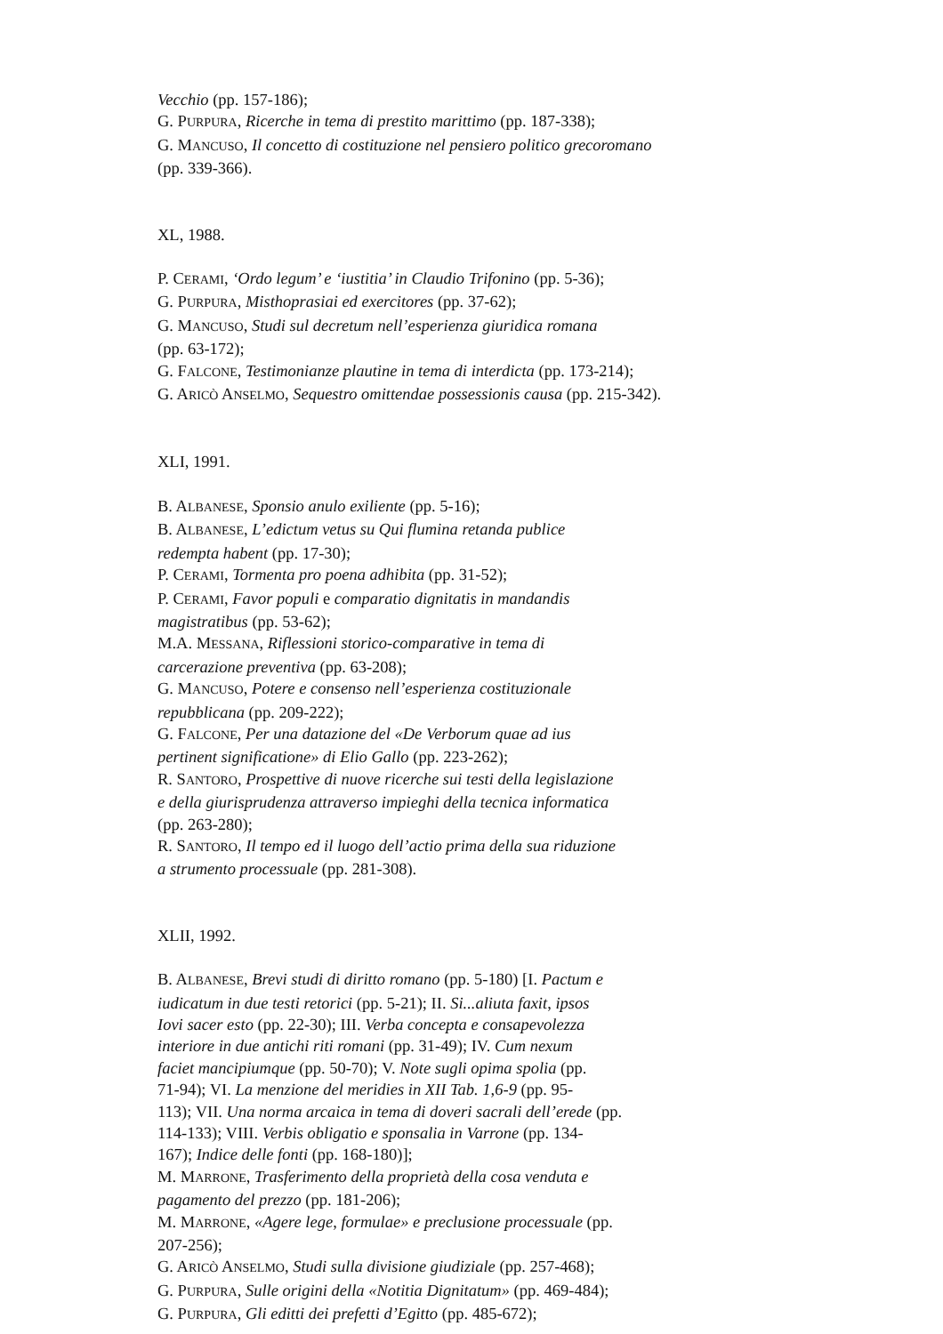Vecchio (pp. 157-186);
G. PURPURA, Ricerche in tema di prestito marittimo (pp. 187-338);
G. MANCUSO, Il concetto di costituzione nel pensiero politico grecoromano
(pp. 339-366).
XL, 1988.
P. CERAMI, ‘Ordo legum’ e ‘iustitia’ in Claudio Trifonino (pp. 5-36);
G. PURPURA, Misthoprasiai ed exercitores (pp. 37-62);
G. MANCUSO, Studi sul decretum nell’esperienza giuridica romana
(pp. 63-172);
G. FALCONE, Testimonianze plautine in tema di interdicta (pp. 173-214);
G. ARICÒ ANSELMO, Sequestro omittendae possessionis causa (pp. 215-342).
XLI, 1991.
B. ALBANESE, Sponsio anulo exiliente (pp. 5-16);
B. ALBANESE, L’edictum vetus su Qui flumina retanda publice
redempta habent (pp. 17-30);
P. CERAMI, Tormenta pro poena adhibita (pp. 31-52);
P. CERAMI, Favor populi e comparatio dignitatis in mandandis
magistratibus (pp. 53-62);
M.A. MESSANA, Riflessioni storico-comparative in tema di
carcerazione preventiva (pp. 63-208);
G. MANCUSO, Potere e consenso nell’esperienza costituzionale
repubblicana (pp. 209-222);
G. FALCONE, Per una datazione del «De Verborum quae ad ius
pertinent significatione» di Elio Gallo (pp. 223-262);
R. SANTORO, Prospettive di nuove ricerche sui testi della legislazione
e della giurisprudenza attraverso impieghi della tecnica informatica
(pp. 263-280);
R. SANTORO, Il tempo ed il luogo dell’actio prima della sua riduzione
a strumento processuale (pp. 281-308).
XLII, 1992.
B. ALBANESE, Brevi studi di diritto romano (pp. 5-180) [I. Pactum e
iudicatum in due testi retorici (pp. 5-21); II. Si...aliuta faxit, ipsos
Iovi sacer esto (pp. 22-30); III. Verba concepta e consapevolezza
interiore in due antichi riti romani (pp. 31-49); IV. Cum nexum
faciet mancipiumque (pp. 50-70); V. Note sugli opima spolia (pp.
71-94); VI. La menzione del meridies in XII Tab. 1,6-9 (pp. 95-
113); VII. Una norma arcaica in tema di doveri sacrali dell’erede (pp.
114-133); VIII. Verbis obligatio e sponsalia in Varrone (pp. 134-
167); Indice delle fonti (pp. 168-180)];
M. MARRONE, Trasferimento della proprietà della cosa venduta e
pagamento del prezzo (pp. 181-206);
M. MARRONE, «Agere lege, formulae» e preclusione processuale (pp.
207-256);
G. ARICÒ ANSELMO, Studi sulla divisione giudiziale (pp. 257-468);
G. PURPURA, Sulle origini della «Notitia Dignitatum» (pp. 469-484);
G. PURPURA, Gli editti dei prefetti d’Egitto (pp. 485-672);